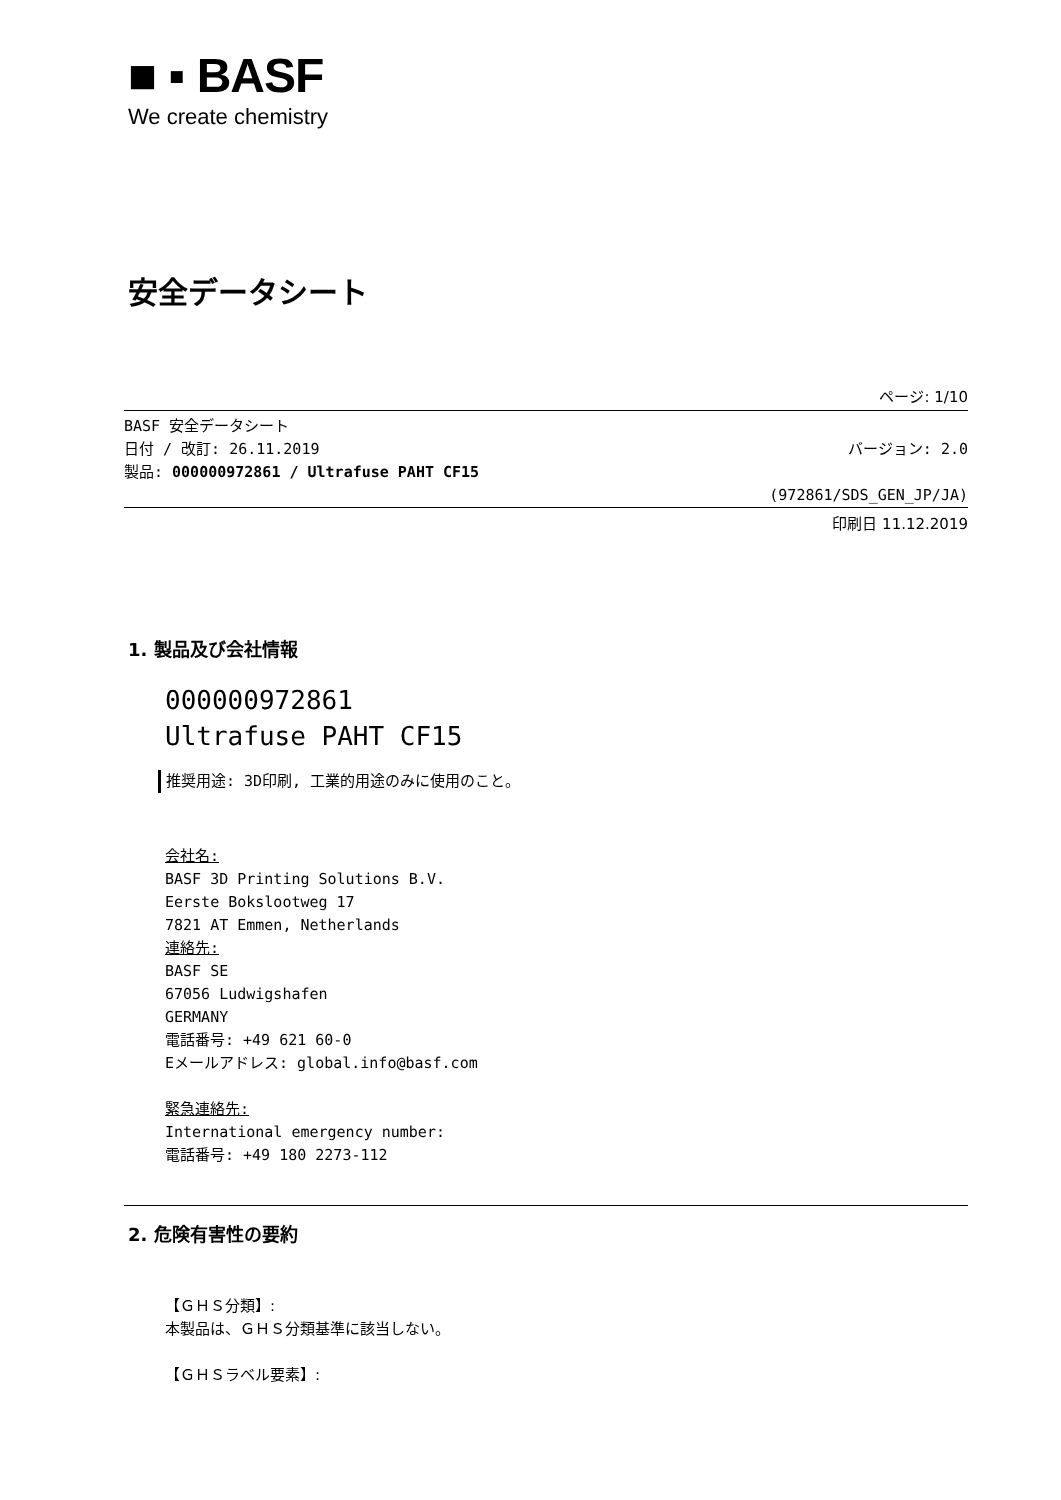■ ▪ BASF
We create chemistry
安全データシート
ページ: 1/10
BASF 安全データシート
日付 / 改訂: 26.11.2019 バージョン: 2.0
製品: 000000972861 / Ultrafuse PAHT CF15
(972861/SDS_GEN_JP/JA)
印刷日 11.12.2019
1. 製品及び会社情報
000000972861
Ultrafuse PAHT CF15
推奨用途: 3D印刷, 工業的用途のみに使用のこと。
会社名:
BASF 3D Printing Solutions B.V.
Eerste Bokslootweg 17
7821 AT Emmen, Netherlands
連絡先:
BASF SE
67056 Ludwigshafen
GERMANY
電話番号: +49 621 60-0
Eメールアドレス: global.info@basf.com
緊急連絡先:
International emergency number:
電話番号: +49 180 2273-112
2. 危険有害性の要約
【ＧＨＳ分類】:
本製品は、ＧＨＳ分類基準に該当しない。
【ＧＨＳラベル要素】: